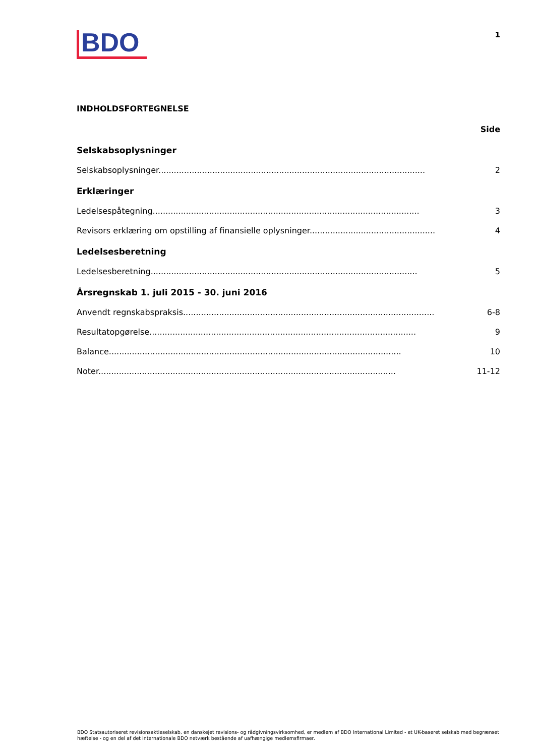BDO
1
INDHOLDSFORTEGNELSE
Side
Selskabsoplysninger
Selskabsoplysninger........................................................................................................ 2
Erklæringer
Ledelsespåtegning........................................................................................................ 3
Revisors erklæring om opstilling af finansielle oplysninger........................................................ 4
Ledelsesberetning
Ledelsesberetning........................................................................................................ 5
Årsregnskab 1. juli 2015 - 30. juni 2016
Anvendt regnskabspraksis.................................................................................................. 6-8
Resultatopgørelse........................................................................................................ 9
Balance.................................................................................................................. 10
Noter.................................................................................................................... 11-12
BDO Statsautoriseret revisionsaktieselskab, en danskejet revisions- og rådgivningsvirksomhed, er medlem af BDO International Limited - et UK-baseret selskab med begrænset hæftelse - og en del af det internationale BDO netværk bestående af uafhængige medlemsfirmaer.